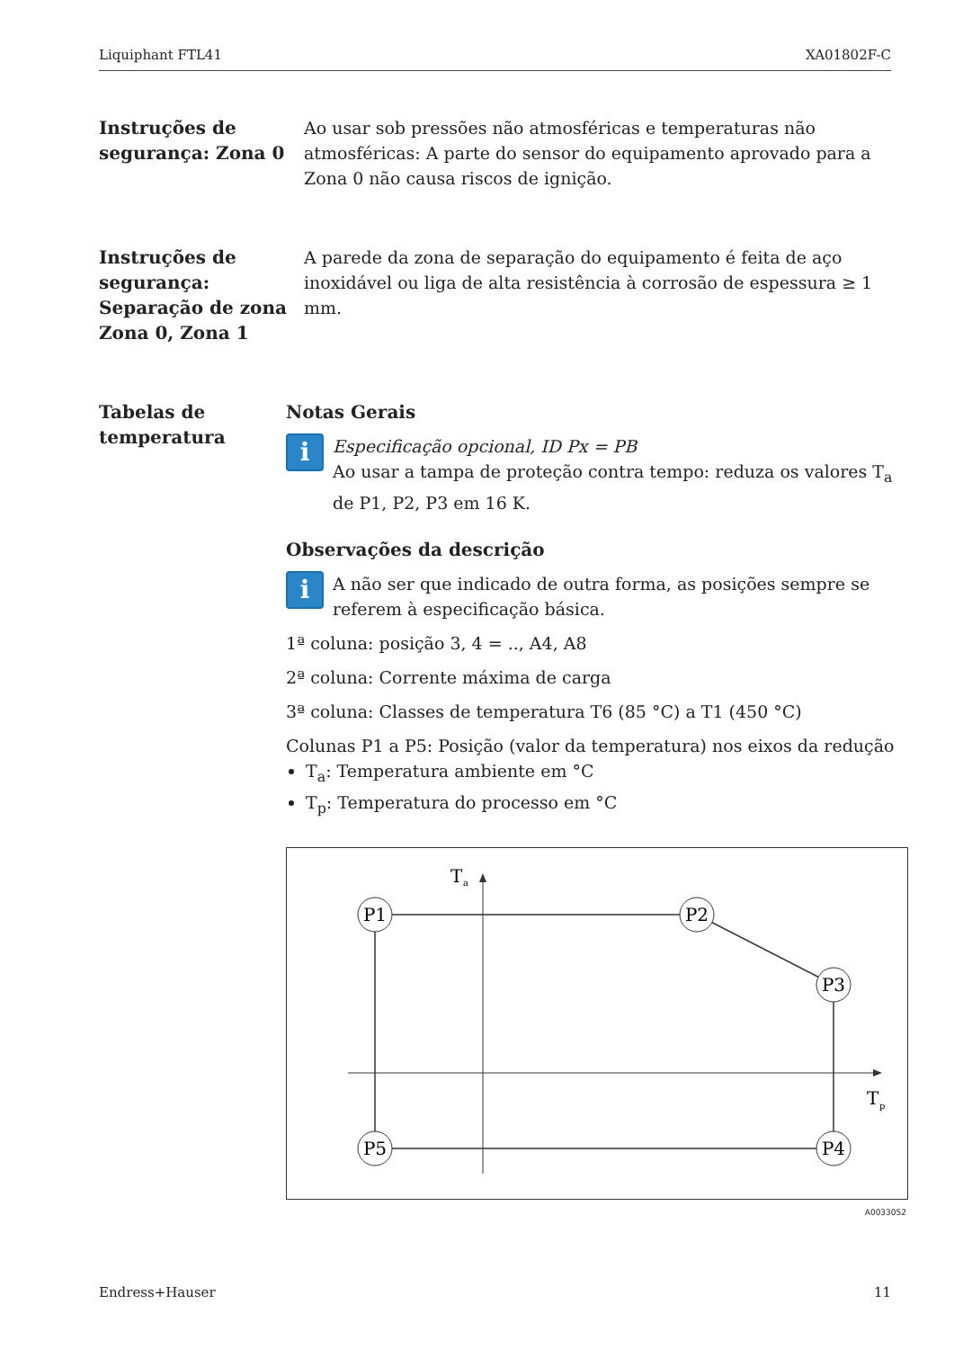Liquiphant FTL41 XA01802F-C
Instruções de segurança: Zona 0
Ao usar sob pressões não atmosféricas e temperaturas não atmosféricas: A parte do sensor do equipamento aprovado para a Zona 0 não causa riscos de ignição.
Instruções de segurança: Separação de zona Zona 0, Zona 1
A parede da zona de separação do equipamento é feita de aço inoxidável ou liga de alta resistência à corrosão de espessura ≥ 1 mm.
Tabelas de temperatura
Notas Gerais
i
Especificação opcional, ID Px = PB
Ao usar a tampa de proteção contra tempo: reduza os valores T<sub>a</sub> de P1, P2, P3 em 16 K.
Observações da descrição
i
A não ser que indicado de outra forma, as posições sempre se referem à especificação básica.
1ª coluna: posição 3, 4 = .., A4, A8
2ª coluna: Corrente máxima de carga
3ª coluna: Classes de temperatura T6 (85 °C) a T1 (450 °C)
Colunas P1 a P5: Posição (valor da temperatura) nos eixos da redução
T<sub>a</sub>: Temperatura ambiente em °C
T<sub>p</sub>: Temperatura do processo em °C
T
a
T
p
P1
P2
P3
P4
P5
A0033052
Endress+Hauser 11